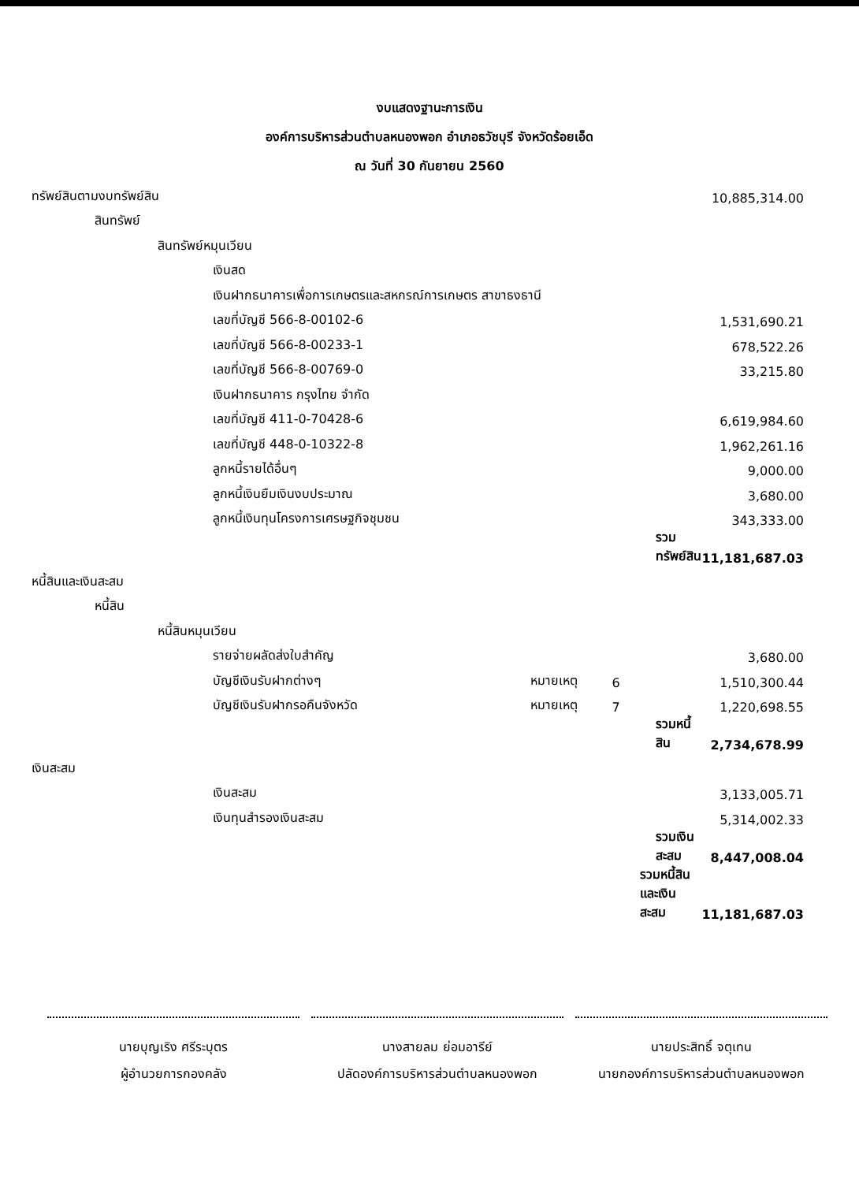งบแสดงฐานะการเงิน
องค์การบริหารส่วนตำบลหนองพอก อำเภอธวัชบุรี จังหวัดร้อยเอ็ด
ณ วันที่ 30 กันยายน 2560
| ทรัพย์สินตามงบทรัพย์สิน | | | | 10,885,314.00 |
| สินทรัพย์ | | | | |
| สินทรัพย์หมุนเวียน | | | | |
| เงินสด | | | | |
| เงินฝากธนาคารเพื่อการเกษตรและสหกรณ์การเกษตร สาขาธงธานี | | | | |
| เลขที่บัญชี 566-8-00102-6 | | | | 1,531,690.21 |
| เลขที่บัญชี 566-8-00233-1 | | | | 678,522.26 |
| เลขที่บัญชี 566-8-00769-0 | | | | 33,215.80 |
| เงินฝากธนาคาร กรุงไทย จำกัด | | | | |
| เลขที่บัญชี 411-0-70428-6 | | | | 6,619,984.60 |
| เลขที่บัญชี 448-0-10322-8 | | | | 1,962,261.16 |
| ลูกหนี้รายได้อื่นๆ | | | | 9,000.00 |
| ลูกหนี้เงินยืมเงินงบประมาณ | | | | 3,680.00 |
| ลูกหนี้เงินทุนโครงการเศรษฐกิจชุมชน | | | | 343,333.00 |
| | | | รวมทรัพย์สิน | 11,181,687.03 |
| หนี้สินและเงินสะสม | | | | |
| หนี้สิน | | | | |
| หนี้สินหมุนเวียน | | | | |
| รายจ่ายผลัดส่งใบสำคัญ | | | | 3,680.00 |
| บัญชีเงินรับฝากต่างๆ | หมายเหตุ | 6 | | 1,510,300.44 |
| บัญชีเงินรับฝากรอคืนจังหวัด | หมายเหตุ | 7 | | 1,220,698.55 |
| | | | รวมหนี้สิน | 2,734,678.99 |
| เงินสะสม | | | | |
| เงินสะสม | | | | 3,133,005.71 |
| เงินทุนสำรองเงินสะสม | | | | 5,314,002.33 |
| | | | รวมเงินสะสม | 8,447,008.04 |
| | | | รวมหนี้สินและเงินสะสม | 11,181,687.03 |
นายบุญเริง ศรีระบุตร
ผู้อำนวยการกองคลัง
นางสายลม ย่อมอารีย์
ปลัดองค์การบริหารส่วนตำบลหนองพอก
นายประสิทธิ์ จตุเทน
นายกองค์การบริหารส่วนตำบลหนองพอก